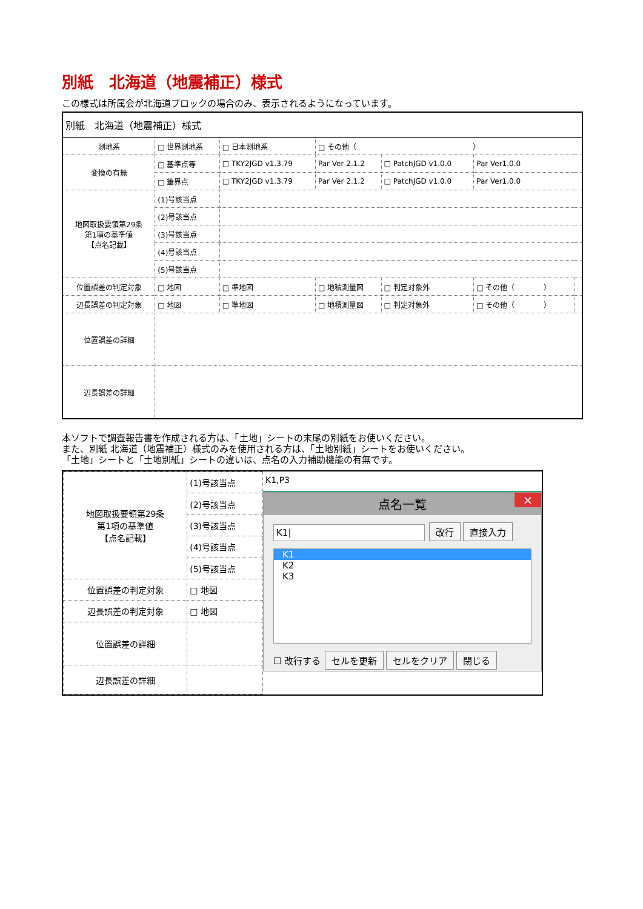別紙　北海道（地震補正）様式
この様式は所属会が北海道ブロックの場合のみ、表示されるようになっています。
| 別紙 北海道（地震補正）様式 | | | | | | |
| 測地系 | □ 世界測地系 | □ 日本測地系 | □ その他（ ） | | | |
| 変換の有無 | □ 基準点等 | □ TKY2JGD v1.3.79 | Par Ver 2.1.2 | □ PatchJGD v1.0.0 | Par Ver1.0.0 | |
| | □ 筆界点 | □ TKY2JGD v1.3.79 | Par Ver 2.1.2 | □ PatchJGD v1.0.0 | Par Ver1.0.0 | |
| 地図取扱要領第29条 第1項の基準値 【点名記載】 | (1)号該当点 | | | | | |
| | (2)号該当点 | | | | | |
| | (3)号該当点 | | | | | |
| | (4)号該当点 | | | | | |
| | (5)号該当点 | | | | | |
| 位置誤差の判定対象 | □ 地図 | □ 準地図 | □ 地積測量図 | □ 判定対象外 | □ その他（ ） | |
| 辺長誤差の判定対象 | □ 地図 | □ 準地図 | □ 地積測量図 | □ 判定対象外 | □ その他（ ） | |
| 位置誤差の詳細 | | | | | | |
| 辺長誤差の詳細 | | | | | | |
本ソフトで調査報告書を作成される方は、「土地」シートの末尾の別紙をお使いください。
また、別紙 北海道（地震補正）様式のみを使用される方は、「土地別紙」シートをお使いください。
「土地」シートと「土地別紙」シートの違いは、点名の入力補助機能の有無です。
| 地図取扱要領第29条 第1項の基準値 【点名記載】 | (1)号該当点 |
| | (2)号該当点 |
| | (3)号該当点 |
| | (4)号該当点 |
| | (5)号該当点 |
| 位置誤差の判定対象 | □ 地図 |
| 辺長誤差の判定対象 | □ 地図 |
| 位置誤差の詳細 | |
| 辺長誤差の詳細 | |
K1,P3
点名一覧 ×
K1| 改行 直接入力
K1
K2
K3
☐ 改行する セルを更新 セルをクリア 閉じる